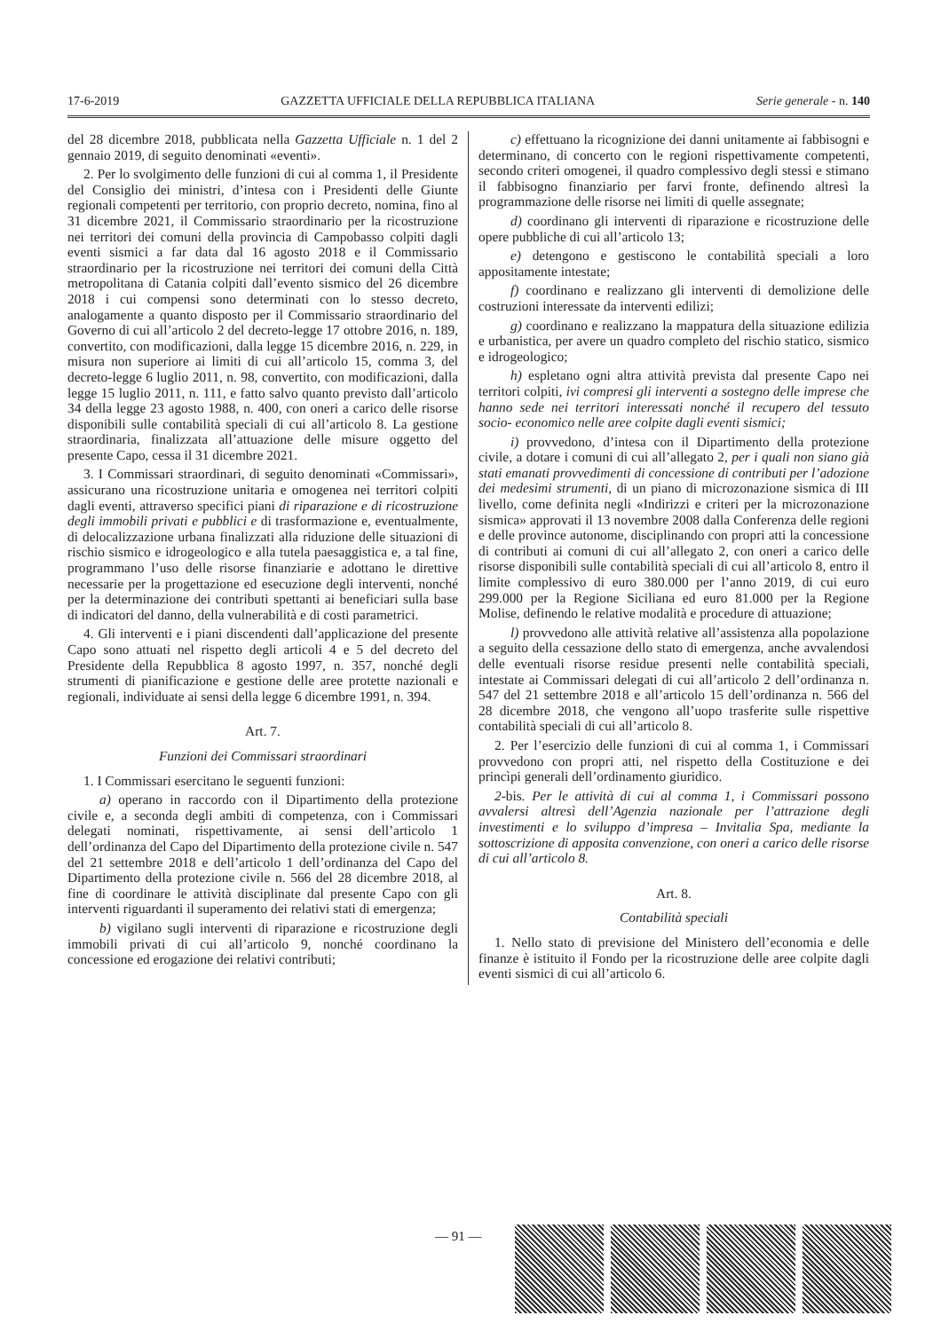17-6-2019 GAZZETTA UFFICIALE DELLA REPUBBLICA ITALIANA Serie generale - n. 140
del 28 dicembre 2018, pubblicata nella Gazzetta Ufficiale n. 1 del 2 gennaio 2019, di seguito denominati «eventi».
2. Per lo svolgimento delle funzioni di cui al comma 1, il Presidente del Consiglio dei ministri, d’intesa con i Presidenti delle Giunte regionali competenti per territorio, con proprio decreto, nomina, fino al 31 dicembre 2021, il Commissario straordinario per la ricostruzione nei territori dei comuni della provincia di Campobasso colpiti dagli eventi sismici a far data dal 16 agosto 2018 e il Commissario straordinario per la ricostruzione nei territori dei comuni della Città metropolitana di Catania colpiti dall’evento sismico del 26 dicembre 2018 i cui compensi sono determinati con lo stesso decreto, analogamente a quanto disposto per il Commissario straordinario del Governo di cui all’articolo 2 del decreto-legge 17 ottobre 2016, n. 189, convertito, con modificazioni, dalla legge 15 dicembre 2016, n. 229, in misura non superiore ai limiti di cui all’articolo 15, comma 3, del decreto-legge 6 luglio 2011, n. 98, convertito, con modificazioni, dalla legge 15 luglio 2011, n. 111, e fatto salvo quanto previsto dall’articolo 34 della legge 23 agosto 1988, n. 400, con oneri a carico delle risorse disponibili sulle contabilità speciali di cui all’articolo 8. La gestione straordinaria, finalizzata all’attuazione delle misure oggetto del presente Capo, cessa il 31 dicembre 2021.
3. I Commissari straordinari, di seguito denominati «Commissari», assicurano una ricostruzione unitaria e omogenea nei territori colpiti dagli eventi, attraverso specifici piani di riparazione e di ricostruzione degli immobili privati e pubblici e di trasformazione e, eventualmente, di delocalizzazione urbana finalizzati alla riduzione delle situazioni di rischio sismico e idrogeologico e alla tutela paesaggistica e, a tal fine, programmano l’uso delle risorse finanziarie e adottano le direttive necessarie per la progettazione ed esecuzione degli interventi, nonché per la determinazione dei contributi spettanti ai beneficiari sulla base di indicatori del danno, della vulnerabilità e di costi parametrici.
4. Gli interventi e i piani discendenti dall’applicazione del presente Capo sono attuati nel rispetto degli articoli 4 e 5 del decreto del Presidente della Repubblica 8 agosto 1997, n. 357, nonché degli strumenti di pianificazione e gestione delle aree protette nazionali e regionali, individuate ai sensi della legge 6 dicembre 1991, n. 394.
Art. 7.
Funzioni dei Commissari straordinari
1. I Commissari esercitano le seguenti funzioni:
a) operano in raccordo con il Dipartimento della protezione civile e, a seconda degli ambiti di competenza, con i Commissari delegati nominati, rispettivamente, ai sensi dell’articolo 1 dell’ordinanza del Capo del Dipartimento della protezione civile n. 547 del 21 settembre 2018 e dell’articolo 1 dell’ordinanza del Capo del Dipartimento della protezione civile n. 566 del 28 dicembre 2018, al fine di coordinare le attività disciplinate dal presente Capo con gli interventi riguardanti il superamento dei relativi stati di emergenza;
b) vigilano sugli interventi di riparazione e ricostruzione degli immobili privati di cui all’articolo 9, nonché coordinano la concessione ed erogazione dei relativi contributi;
c) effettuano la ricognizione dei danni unitamente ai fabbisogni e determinano, di concerto con le regioni rispettivamente competenti, secondo criteri omogenei, il quadro complessivo degli stessi e stimano il fabbisogno finanziario per farvi fronte, definendo altresì la programmazione delle risorse nei limiti di quelle assegnate;
d) coordinano gli interventi di riparazione e ricostruzione delle opere pubbliche di cui all’articolo 13;
e) detengono e gestiscono le contabilità speciali a loro appositamente intestate;
f) coordinano e realizzano gli interventi di demolizione delle costruzioni interessate da interventi edilizi;
g) coordinano e realizzano la mappatura della situazione edilizia e urbanistica, per avere un quadro completo del rischio statico, sismico e idrogeologico;
h) espletano ogni altra attività prevista dal presente Capo nei territori colpiti, ivi compresi gli interventi a sostegno delle imprese che hanno sede nei territori interessati nonché il recupero del tessuto socio- economico nelle aree colpite dagli eventi sismici;
i) provvedono, d’intesa con il Dipartimento della protezione civile, a dotare i comuni di cui all’allegato 2, per i quali non siano già stati emanati provvedimenti di concessione di contributi per l’adozione dei medesimi strumenti, di un piano di microzonazione sismica di III livello, come definita negli «Indirizzi e criteri per la microzonazione sismica» approvati il 13 novembre 2008 dalla Conferenza delle regioni e delle province autonome, disciplinando con propri atti la concessione di contributi ai comuni di cui all’allegato 2, con oneri a carico delle risorse disponibili sulle contabilità speciali di cui all’articolo 8, entro il limite complessivo di euro 380.000 per l’anno 2019, di cui euro 299.000 per la Regione Siciliana ed euro 81.000 per la Regione Molise, definendo le relative modalità e procedure di attuazione;
l) provvedono alle attività relative all’assistenza alla popolazione a seguito della cessazione dello stato di emergenza, anche avvalendosi delle eventuali risorse residue presenti nelle contabilità speciali, intestate ai Commissari delegati di cui all’articolo 2 dell’ordinanza n. 547 del 21 settembre 2018 e all’articolo 15 dell’ordinanza n. 566 del 28 dicembre 2018, che vengono all’uopo trasferite sulle rispettive contabilità speciali di cui all’articolo 8.
2. Per l’esercizio delle funzioni di cui al comma 1, i Commissari provvedono con propri atti, nel rispetto della Costituzione e dei princìpi generali dell’ordinamento giuridico.
2-bis. Per le attività di cui al comma 1, i Commissari possono avvalersi altresì dell’Agenzia nazionale per l’attrazione degli investimenti e lo sviluppo d’impresa – Invitalia Spa, mediante la sottoscrizione di apposita convenzione, con oneri a carico delle risorse di cui all’articolo 8.
Art. 8.
Contabilità speciali
1. Nello stato di previsione del Ministero dell’economia e delle finanze è istituito il Fondo per la ricostruzione delle aree colpite dagli eventi sismici di cui all’articolo 6.
— 91 —